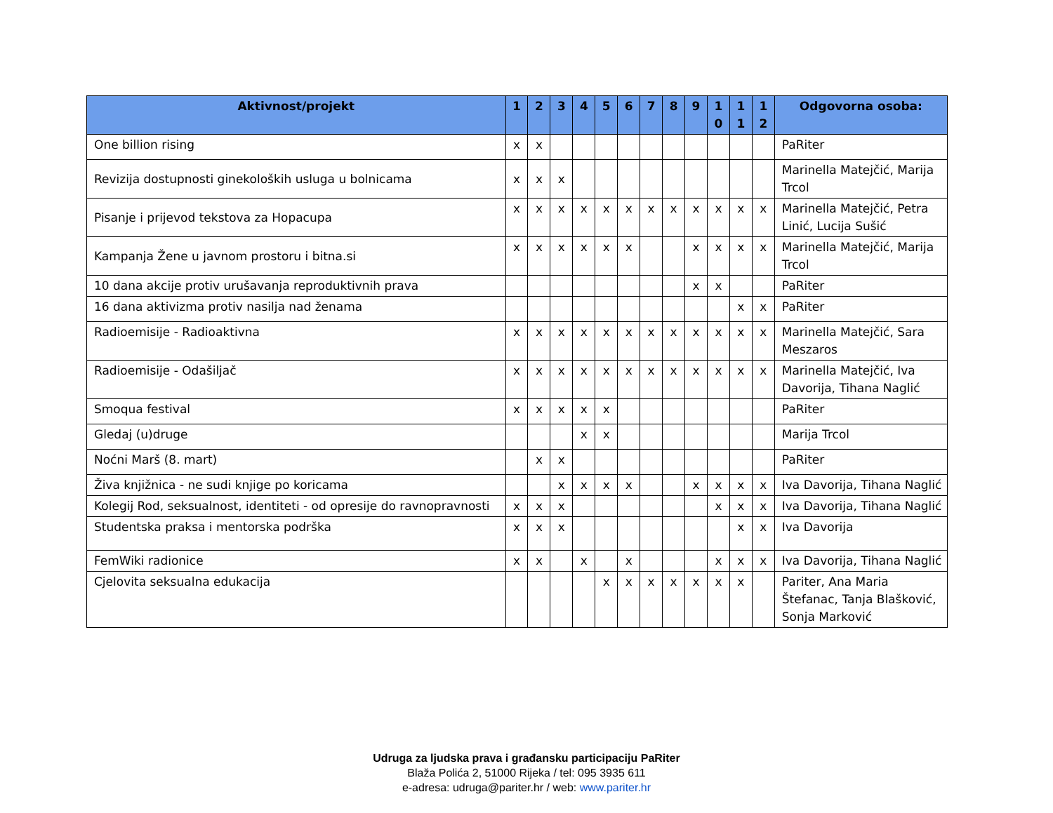| Aktivnost/projekt | 1 | 2 | 3 | 4 | 5 | 6 | 7 | 8 | 9 | 1 0 | 1 1 | 1 2 | Odgovorna osoba: |
| --- | --- | --- | --- | --- | --- | --- | --- | --- | --- | --- | --- | --- | --- |
| One billion rising | x | x | | | | | | | | | | | PaRiter |
| Revizija dostupnosti ginekoloških usluga u bolnicama | x | x | x | | | | | | | | | | Marinella Matejčić, Marija Trcol |
| Pisanje i prijevod tekstova za Hopacupa | x | x | x | x | x | x | x | x | x | x | x | x | Marinella Matejčić, Petra Linić, Lucija Sušić |
| Kampanja Žene u javnom prostoru i bitna.si | x | x | x | x | x | x | | | x | x | x | x | Marinella Matejčić, Marija Trcol |
| 10 dana akcije protiv urušavanja reproduktivnih prava | | | | | | | | | x | x | | | PaRiter |
| 16 dana aktivizma protiv nasilja nad ženama | | | | | | | | | | | x | x | PaRiter |
| Radioemisije - Radioaktivna | x | x | x | x | x | x | x | x | x | x | x | x | Marinella Matejčić, Sara Meszaros |
| Radioemisije - Odašiljač | x | x | x | x | x | x | x | x | x | x | x | x | Marinella Matejčić, Iva Davorija, Tihana Naglić |
| Smoqua festival | x | x | x | x | x | | | | | | | | PaRiter |
| Gledaj (u)druge | | | | x | x | | | | | | | | Marija Trcol |
| Noćni Marš (8. mart) | | x | x | | | | | | | | | | PaRiter |
| Živa knjižnica - ne sudi knjige po koricama | | | x | x | x | x | | | x | x | x | x | Iva Davorija, Tihana Naglić |
| Kolegij Rod, seksualnost, identiteti - od opresije do ravnopravnosti | x | x | x | | | | | | | x | x | x | Iva Davorija, Tihana Naglić |
| Studentska praksa i mentorska podrška | x | x | x | | | | | | | | x | x | Iva Davorija |
| FemWiki radionice | x | x | | x | | x | | | | x | x | x | Iva Davorija, Tihana Naglić |
| Cjelovita seksualna edukacija | | | | | x | x | x | x | x | x | x | | Pariter, Ana Maria Štefanac, Tanja Blašković, Sonja Marković |
Udruga za ljudska prava i građansku participaciju PaRiter
Blaža Polića 2, 51000 Rijeka / tel: 095 3935 611
e-adresa: udruga@pariter.hr / web: www.pariter.hr